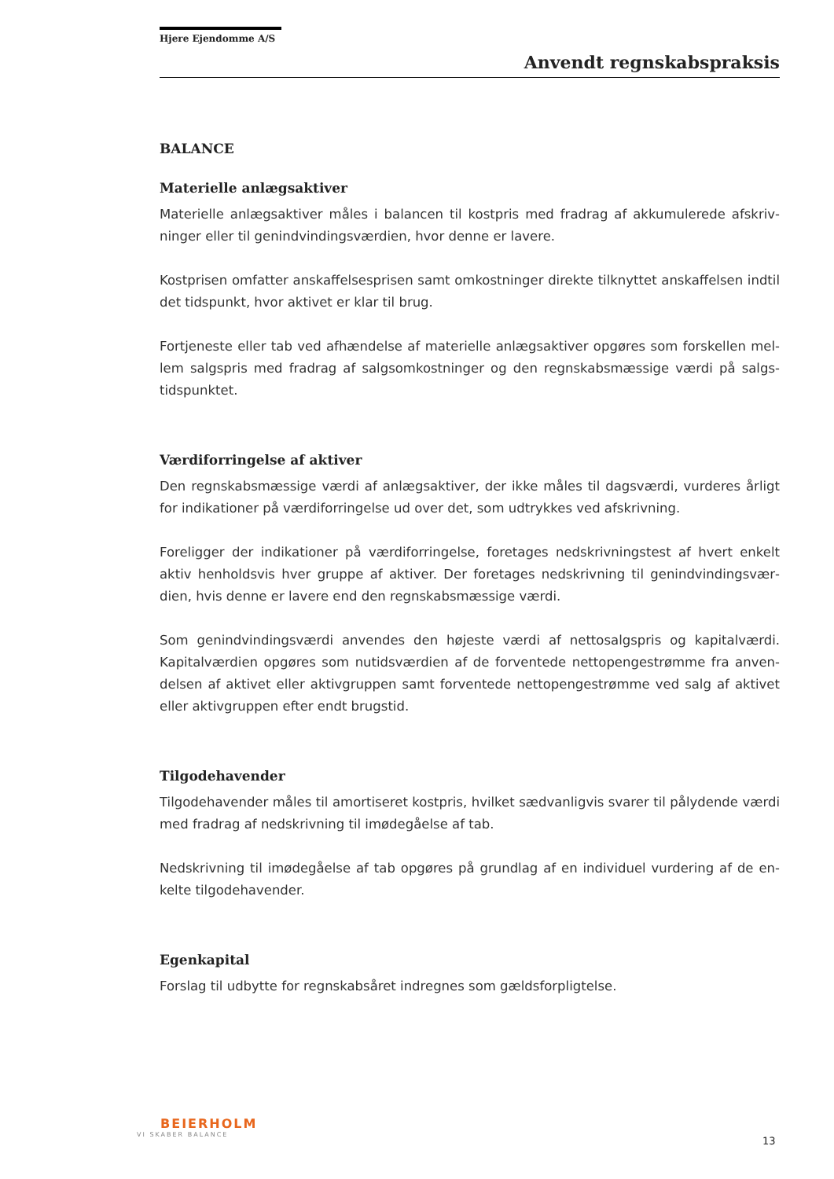Hjere Ejendomme A/S
Anvendt regnskabspraksis
BALANCE
Materielle anlægsaktiver
Materielle anlægsaktiver måles i balancen til kostpris med fradrag af akkumulerede afskriv­ninger eller til genindvindingsværdien, hvor denne er lavere.
Kostprisen omfatter anskaffelsesprisen samt omkostninger direkte tilknyttet anskaffelsen indtil det tidspunkt, hvor aktivet er klar til brug.
Fortjeneste eller tab ved afhændelse af materielle anlægsaktiver opgøres som forskellen mel­lem salgspris med fradrag af salgsomkostninger og den regnskabsmæssige værdi på salgs­tidspunktet.
Værdiforringelse af aktiver
Den regnskabsmæssige værdi af anlægsaktiver, der ikke måles til dagsværdi, vurderes årligt for indikationer på værdiforringelse ud over det, som udtrykkes ved afskrivning.
Foreligger der indikationer på værdiforringelse, foretages nedskrivningstest af hvert enkelt aktiv henholdsvis hver gruppe af aktiver. Der foretages nedskrivning til genindvindingsvær­dien, hvis denne er lavere end den regnskabsmæssige værdi.
Som genindvindingsværdi anvendes den højeste værdi af nettosalgspris og kapitalværdi. Kapitalværdien opgøres som nutidsværdien af de forventede nettopengestrømme fra anven­delsen af aktivet eller aktivgruppen samt forventede nettopengestrømme ved salg af aktivet eller aktivgruppen efter endt brugstid.
Tilgodehavender
Tilgodehavender måles til amortiseret kostpris, hvilket sædvanligvis svarer til pålydende værdi med fradrag af nedskrivning til imødegåelse af tab.
Nedskrivning til imødegåelse af tab opgøres på grundlag af en individuel vurdering af de en­kelte tilgodehavender.
Egenkapital
Forslag til udbytte for regnskabsåret indregnes som gældsforpligtelse.
BEIERHOLM
VI SKABER BALANCE
13